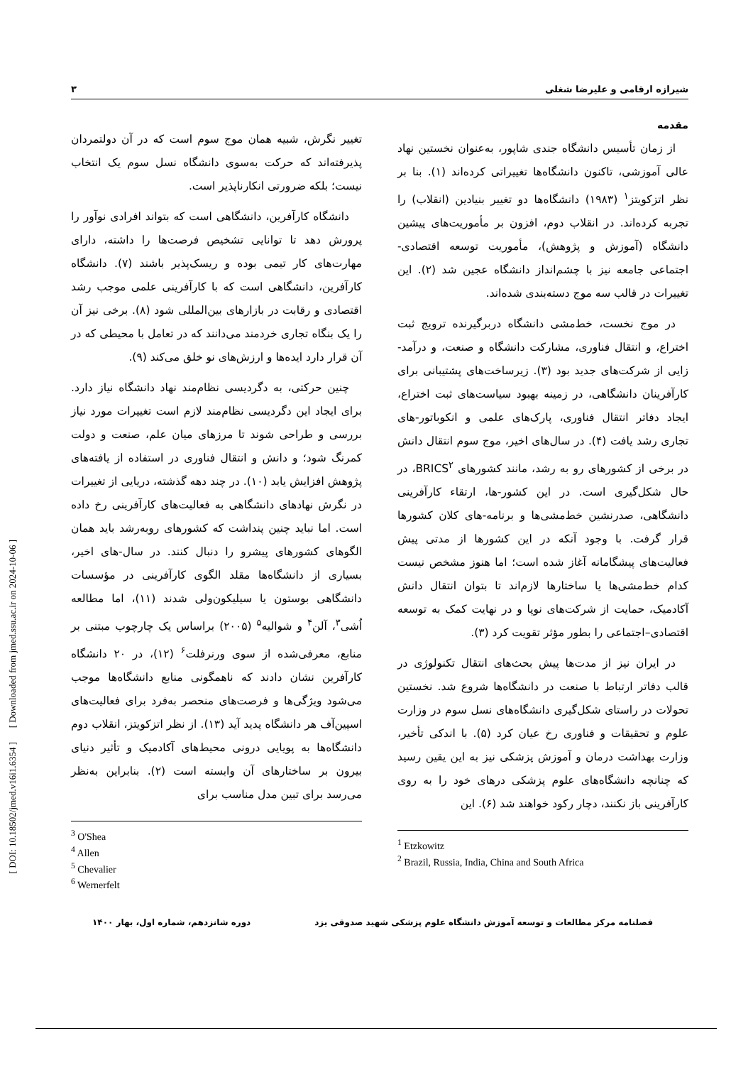شیرازه ارقامی و علیرضا شغلی ۳
مقدمه
از زمان تأسیس دانشگاه جندی شاپور، به‌عنوان نخستین نهاد عالی آموزشی، تاکنون دانشگاه‌ها تغییراتی کرده‌اند (۱). بنا بر نظر اتزکویتز<sup>۱</sup> (۱۹۸۳) دانشگاه‌ها دو تغییر بنیادین (انقلاب) را تجربه کرده‌اند. در انقلاب دوم، افزون بر مأموریت‌های پیشین دانشگاه (آموزش و پژوهش)، مأموریت توسعه اقتصادی-اجتماعی جامعه نیز با چشم‌انداز دانشگاه عجین شد (۲). این تغییرات در قالب سه موج دسته‌بندی شده‌اند.
در موج نخست، خط‌مشی دانشگاه دربرگیرنده ترویج ثبت اختراع، و انتقال فناوری، مشارکت دانشگاه و صنعت، و درآمد-زایی از شرکت‌های جدید بود (۳). زیرساخت‌های پشتیبانی برای کارآفرینان دانشگاهی، در زمینه بهبود سیاست‌های ثبت اختراع، ایجاد دفاتر انتقال فناوری، پارک‌های علمی و انکوباتور-های تجاری رشد یافت (۴). در سال‌های اخیر، موج سوم انتقال دانش در برخی از کشورهای رو به رشد، مانند کشورهای BRICS<sup>۲</sup>، در حال شکل‌گیری است. در این کشور-ها، ارتقاء کارآفرینی دانشگاهی، صدرنشین خط‌مشی‌ها و برنامه-های کلان کشورها قرار گرفت. با وجود آنکه در این کشورها از مدتی پیش فعالیت‌های پیشگامانه آغاز شده است؛ اما هنوز مشخص نیست کدام خط‌مشی‌ها یا ساختارها لازم‌اند تا بتوان انتقال دانش آکادمیک، حمایت از شرکت‌های نوپا و در نهایت کمک به توسعه اقتصادی–اجتماعی را بطور مؤثر تقویت کرد (۳).
در ایران نیز از مدت‌ها پیش بحث‌های انتقال تکنولوژی در قالب دفاتر ارتباط با صنعت در دانشگاه‌ها شروع شد. نخستین تحولات در راستای شکل‌گیری دانشگاه‌های نسل سوم در وزارت علوم و تحقیقات و فناوری رخ عیان کرد (۵). با اندکی تأخیر، وزارت بهداشت درمان و آموزش پزشکی نیز به این یقین رسید که چنانچه دانشگاه‌های علوم پزشکی درهای خود را به روی کارآفرینی باز نکنند، دچار رکود خواهند شد (۶). این
<sup>1</sup> Etzkowitz
<sup>2</sup> Brazil, Russia, India, China and South Africa
تغییر نگرش، شبیه همان موج سوم است که در آن دولتمردان پذیرفته‌اند که حرکت به‌سوی دانشگاه نسل سوم یک انتخاب نیست؛ بلکه ضرورتی انکارناپذیر است.
دانشگاه کارآفرین، دانشگاهی است که بتواند افرادی نوآور را پرورش دهد تا توانایی تشخیص فرصت‌ها را داشته، دارای مهارت‌های کار تیمی بوده و ریسک‌پذیر باشند (۷). دانشگاه کارآفرین، دانشگاهی است که با کارآفرینی علمی موجب رشد اقتصادی و رقابت در بازارهای بین‌المللی شود (۸). برخی نیز آن را یک بنگاه تجاری خردمند می‌دانند که در تعامل با محیطی که در آن قرار دارد ایده‌ها و ارزش‌های نو خلق می‌کند (۹).
چنین حرکتی، به دگردیسی نظام‌مند نهاد دانشگاه نیاز دارد. برای ایجاد این دگردیسی نظام‌مند لازم است تغییرات مورد نیاز بررسی و طراحی شوند تا مرزهای میان علم، صنعت و دولت کمرنگ شود؛ و دانش و انتقال فناوری در استفاده از یافته‌های پژوهش افزایش یابد (۱۰). در چند دهه گذشته، دریایی از تغییرات در نگرش نهادهای دانشگاهی به فعالیت‌های کارآفرینی رخ داده است. اما نباید چنین پنداشت که کشورهای روبه‌رشد باید همان الگوهای کشورهای پیشرو را دنبال کنند. در سال-های اخیر، بسیاری از دانشگاه‌ها مقلد الگوی کارآفرینی در مؤسسات دانشگاهی بوستون یا سیلیکون‌ولی شدند (۱۱)، اما مطالعه اُشی<sup>۳</sup>، آلن<sup>۴</sup> و شوالیه<sup>۵</sup> (۲۰۰۵) براساس یک چارچوب مبتنی بر منابع، معرفی‌شده از سوی ورنرفلت<sup>۶</sup> (۱۲)، در ۲۰ دانشگاه کارآفرین نشان دادند که ناهمگونی منابع دانشگاه‌ها موجب می‌شود ویژگی‌ها و فرصت‌های منحصر به‌فرد برای فعالیت‌های اسپین‌آف هر دانشگاه پدید آید (۱۳). از نظر اتزکویتز، انقلاب دوم دانشگاه‌ها به پویایی درونی محیط‌های آکادمیک و تأثیر دنیای بیرون بر ساختارهای آن وابسته است (۲). بنابراین به‌نظر می‌رسد برای تبین مدل مناسب برای
<sup>3</sup> O'Shea
<sup>4</sup> Allen
<sup>5</sup> Chevalier
<sup>6</sup> Wernerfelt
[ DOI: 10.18502/jmed.v16i1.6354 ] [ Downloaded from jmed.ssu.ac.ir on 2024-10-06 ]
فصلنامه مرکز مطالعات و توسعه آموزش دانشگاه علوم پزشکی شهید صدوقی یزد دوره شانزدهم، شماره اول، بهار ۱۴۰۰